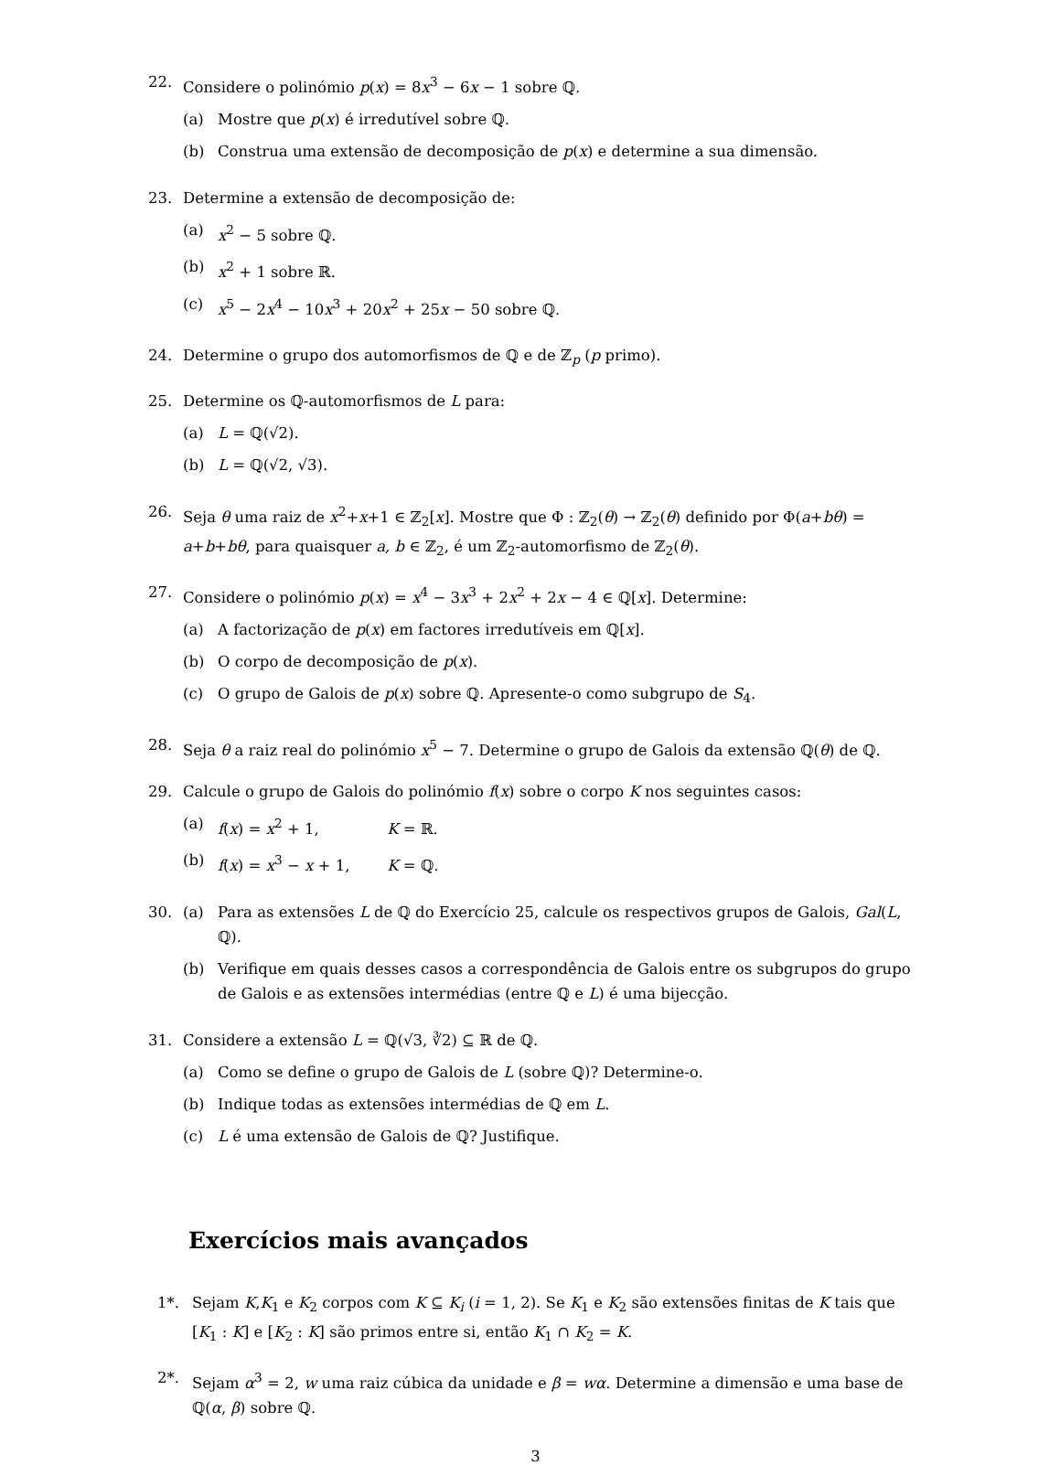22. Considere o polinómio p(x) = 8x<sup>3</sup> − 6x − 1 sobre ℚ.
(a) Mostre que p(x) é irredutível sobre ℚ.
(b) Construa uma extensão de decomposição de p(x) e determine a sua dimensão.
23. Determine a extensão de decomposição de:
(a) x<sup>2</sup> − 5 sobre ℚ.
(b) x<sup>2</sup> + 1 sobre ℝ.
(c) x<sup>5</sup> − 2x<sup>4</sup> − 10x<sup>3</sup> + 20x<sup>2</sup> + 25x − 50 sobre ℚ.
24. Determine o grupo dos automorfismos de ℚ e de ℤ<sub>p</sub> (p primo).
25. Determine os ℚ-automorfismos de L para:
(a) L = ℚ(√2).
(b) L = ℚ(√2, √3).
26. Seja θ uma raiz de x<sup>2</sup>+x+1 ∈ ℤ<sub>2</sub>[x]. Mostre que Φ : ℤ<sub>2</sub>(θ) → ℤ<sub>2</sub>(θ) definido por Φ(a+bθ) = a+b+bθ, para quaisquer a, b ∈ ℤ<sub>2</sub>, é um ℤ<sub>2</sub>-automorfismo de ℤ<sub>2</sub>(θ).
27. Considere o polinómio p(x) = x<sup>4</sup> − 3x<sup>3</sup> + 2x<sup>2</sup> + 2x − 4 ∈ ℚ[x]. Determine:
(a) A factorização de p(x) em factores irredutíveis em ℚ[x].
(b) O corpo de decomposição de p(x).
(c) O grupo de Galois de p(x) sobre ℚ. Apresente-o como subgrupo de S<sub>4</sub>.
28. Seja θ a raiz real do polinómio x<sup>5</sup> − 7. Determine o grupo de Galois da extensão ℚ(θ) de ℚ.
29. Calcule o grupo de Galois do polinómio f(x) sobre o corpo K nos seguintes casos:
(a) f(x) = x<sup>2</sup> + 1, K = ℝ.
(b) f(x) = x<sup>3</sup> − x + 1, K = ℚ.
30. (a) Para as extensões L de ℚ do Exercício 25, calcule os respectivos grupos de Galois, Gal(L, ℚ).
(b) Verifique em quais desses casos a correspondência de Galois entre os subgrupos do grupo de Galois e as extensões intermédias (entre ℚ e L) é uma bijecção.
31. Considere a extensão L = ℚ(√3, ∛2) ⊆ ℝ de ℚ.
(a) Como se define o grupo de Galois de L (sobre ℚ)? Determine-o.
(b) Indique todas as extensões intermédias de ℚ em L.
(c) L é uma extensão de Galois de ℚ? Justifique.
Exercícios mais avançados
1*. Sejam K,K<sub>1</sub> e K<sub>2</sub> corpos com K ⊆ K<sub>i</sub> (i = 1, 2). Se K<sub>1</sub> e K<sub>2</sub> são extensões finitas de K tais que [K<sub>1</sub> : K] e [K<sub>2</sub> : K] são primos entre si, então K<sub>1</sub> ∩ K<sub>2</sub> = K.
2*. Sejam α<sup>3</sup> = 2, w uma raiz cúbica da unidade e β = wα. Determine a dimensão e uma base de ℚ(α, β) sobre ℚ.
3